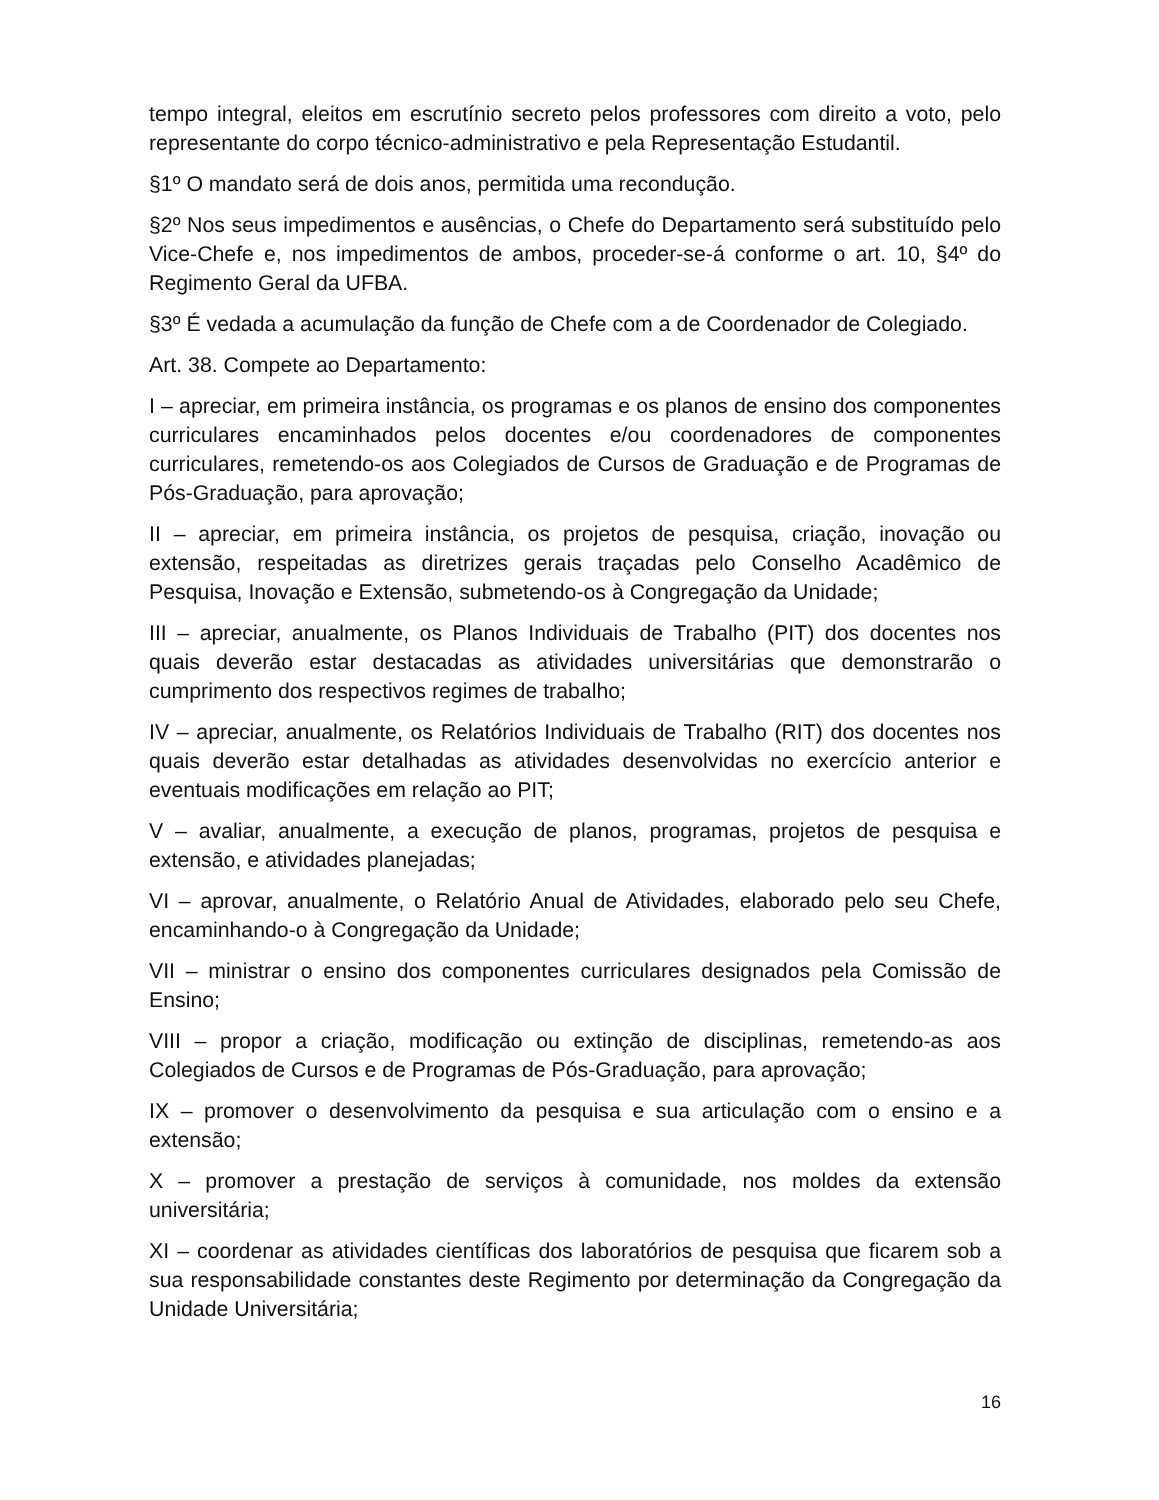tempo integral, eleitos em escrutínio secreto pelos professores com direito a voto, pelo representante do corpo técnico-administrativo e pela Representação Estudantil.
§1º O mandato será de dois anos, permitida uma recondução.
§2º Nos seus impedimentos e ausências, o Chefe do Departamento será substituído pelo Vice-Chefe e, nos impedimentos de ambos, proceder-se-á conforme o art. 10, §4º do Regimento Geral da UFBA.
§3º É vedada a acumulação da função de Chefe com a de Coordenador de Colegiado.
Art. 38. Compete ao Departamento:
I – apreciar, em primeira instância, os programas e os planos de ensino dos componentes curriculares encaminhados pelos docentes e/ou coordenadores de componentes curriculares, remetendo-os aos Colegiados de Cursos de Graduação e de Programas de Pós-Graduação, para aprovação;
II – apreciar, em primeira instância, os projetos de pesquisa, criação, inovação ou extensão, respeitadas as diretrizes gerais traçadas pelo Conselho Acadêmico de Pesquisa, Inovação e Extensão, submetendo-os à Congregação da Unidade;
III – apreciar, anualmente, os Planos Individuais de Trabalho (PIT) dos docentes nos quais deverão estar destacadas as atividades universitárias que demonstrarão o cumprimento dos respectivos regimes de trabalho;
IV – apreciar, anualmente, os Relatórios Individuais de Trabalho (RIT) dos docentes nos quais deverão estar detalhadas as atividades desenvolvidas no exercício anterior e eventuais modificações em relação ao PIT;
V – avaliar, anualmente, a execução de planos, programas, projetos de pesquisa e extensão, e atividades planejadas;
VI – aprovar, anualmente, o Relatório Anual de Atividades, elaborado pelo seu Chefe, encaminhando-o à Congregação da Unidade;
VII – ministrar o ensino dos componentes curriculares designados pela Comissão de Ensino;
VIII – propor a criação, modificação ou extinção de disciplinas, remetendo-as aos Colegiados de Cursos e de Programas de Pós-Graduação, para aprovação;
IX – promover o desenvolvimento da pesquisa e sua articulação com o ensino e a extensão;
X – promover a prestação de serviços à comunidade, nos moldes da extensão universitária;
XI – coordenar as atividades científicas dos laboratórios de pesquisa que ficarem sob a sua responsabilidade constantes deste Regimento por determinação da Congregação da Unidade Universitária;
16